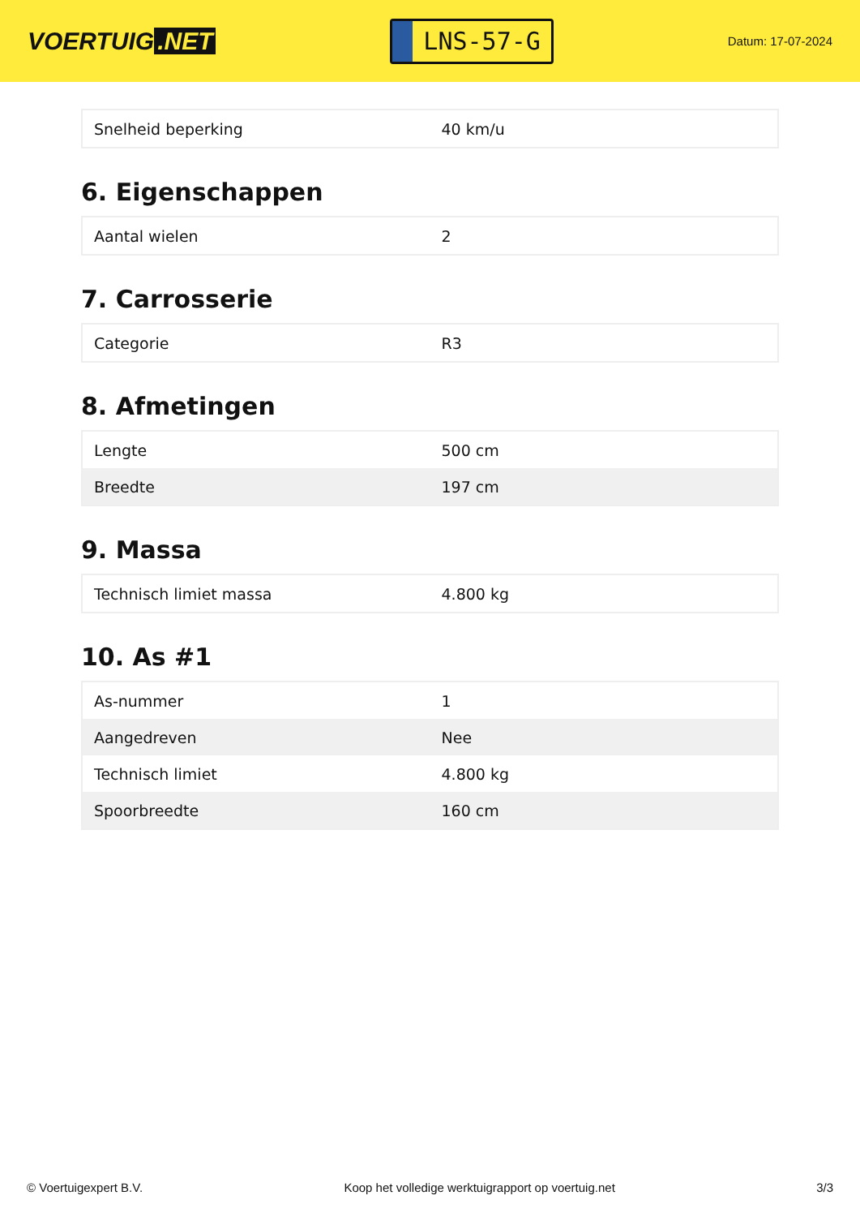VOERTUIG.NET
LNS-57-G
Datum: 17-07-2024
| Snelheid beperking | 40 km/u |
6. Eigenschappen
| Aantal wielen | 2 |
7. Carrosserie
| Categorie | R3 |
8. Afmetingen
| Lengte | 500 cm |
| Breedte | 197 cm |
9. Massa
| Technisch limiet massa | 4.800 kg |
10. As #1
| As-nummer | 1 |
| Aangedreven | Nee |
| Technisch limiet | 4.800 kg |
| Spoorbreedte | 160 cm |
© Voertuigexpert B.V. Koop het volledige werktuigrapport op voertuig.net 3/3